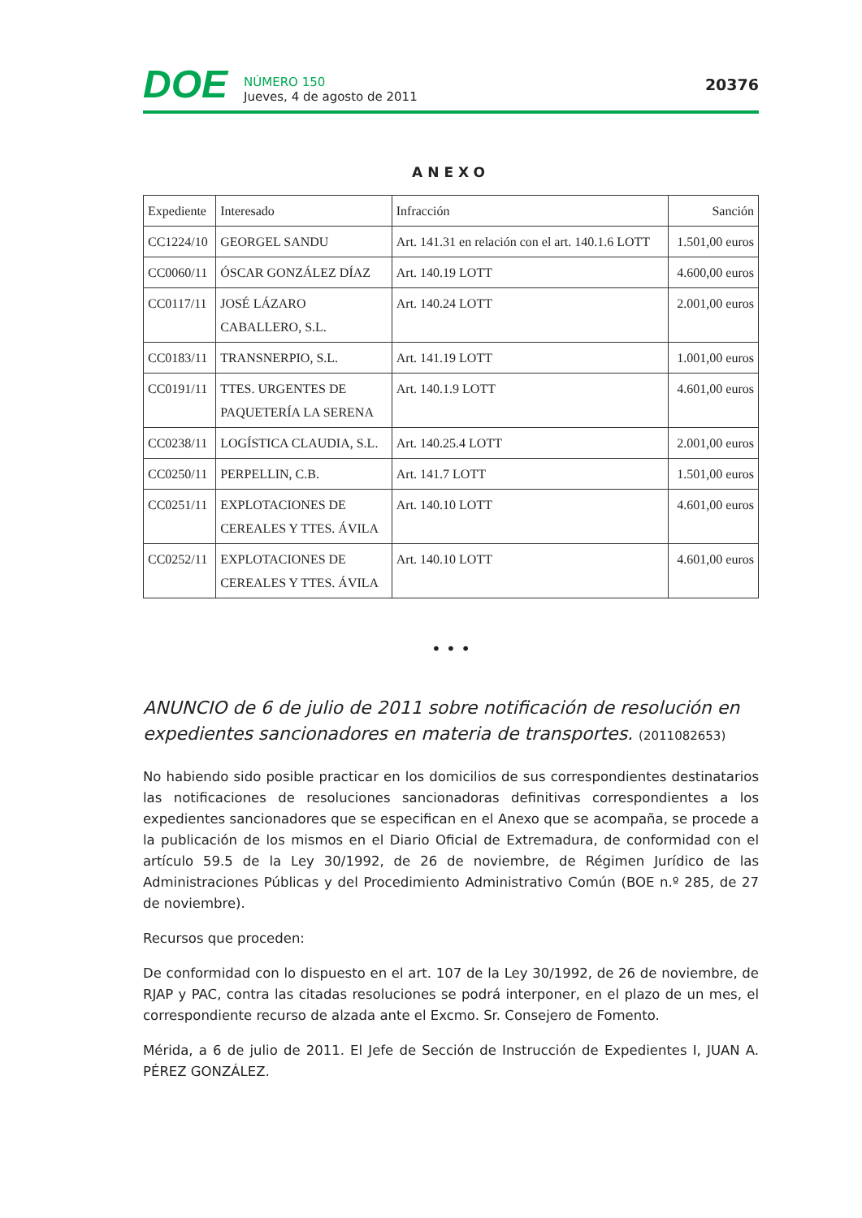DOE
NÚMERO 150
Jueves, 4 de agosto de 2011
20376
ANEXO
| Expediente | Interesado | Infracción | Sanción |
| --- | --- | --- | --- |
| CC1224/10 | GEORGEL SANDU | Art. 141.31 en relación con el art. 140.1.6 LOTT | 1.501,00 euros |
| CC0060/11 | ÓSCAR GONZÁLEZ DÍAZ | Art. 140.19 LOTT | 4.600,00 euros |
| CC0117/11 | JOSÉ LÁZARO CABALLERO, S.L. | Art. 140.24 LOTT | 2.001,00 euros |
| CC0183/11 | TRANSNERPIO, S.L. | Art. 141.19 LOTT | 1.001,00 euros |
| CC0191/11 | TTES. URGENTES DE PAQUETERÍA LA SERENA | Art. 140.1.9 LOTT | 4.601,00 euros |
| CC0238/11 | LOGÍSTICA CLAUDIA, S.L. | Art. 140.25.4 LOTT | 2.001,00 euros |
| CC0250/11 | PERPELLIN, C.B. | Art. 141.7 LOTT | 1.501,00 euros |
| CC0251/11 | EXPLOTACIONES DE CEREALES Y TTES. ÁVILA | Art. 140.10 LOTT | 4.601,00 euros |
| CC0252/11 | EXPLOTACIONES DE CEREALES Y TTES. ÁVILA | Art. 140.10 LOTT | 4.601,00 euros |
• • •
ANUNCIO de 6 de julio de 2011 sobre notificación de resolución en expedientes sancionadores en materia de transportes. (2011082653)
No habiendo sido posible practicar en los domicilios de sus correspondientes destinatarios las notificaciones de resoluciones sancionadoras definitivas correspondientes a los expedientes sancionadores que se especifican en el Anexo que se acompaña, se procede a la publicación de los mismos en el Diario Oficial de Extremadura, de conformidad con el artículo 59.5 de la Ley 30/1992, de 26 de noviembre, de Régimen Jurídico de las Administraciones Públicas y del Procedimiento Administrativo Común (BOE n.º 285, de 27 de noviembre).
Recursos que proceden:
De conformidad con lo dispuesto en el art. 107 de la Ley 30/1992, de 26 de noviembre, de RJAP y PAC, contra las citadas resoluciones se podrá interponer, en el plazo de un mes, el correspondiente recurso de alzada ante el Excmo. Sr. Consejero de Fomento.
Mérida, a 6 de julio de 2011. El Jefe de Sección de Instrucción de Expedientes I, JUAN A. PÉREZ GONZÁLEZ.